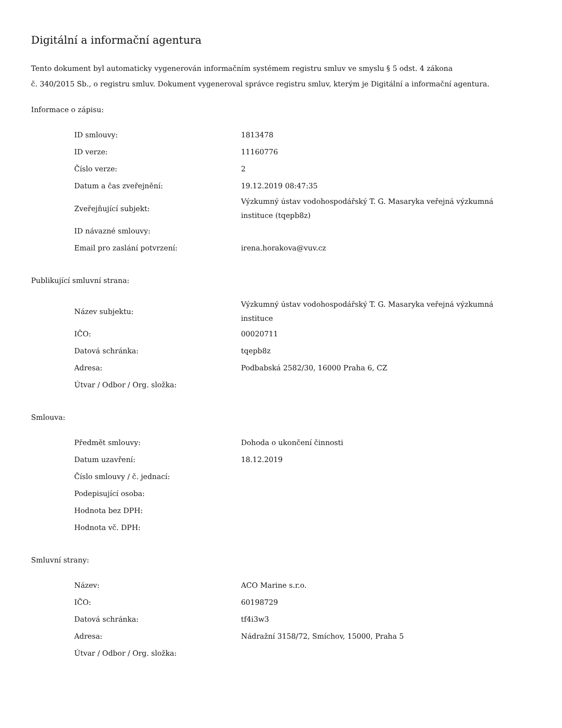Digitální a informační agentura
Tento dokument byl automaticky vygenerován informačním systémem registru smluv ve smyslu § 5 odst. 4 zákona
č. 340/2015 Sb., o registru smluv. Dokument vygeneroval správce registru smluv, kterým je Digitální a informační agentura.
Informace o zápisu:
| ID smlouvy: | 1813478 |
| ID verze: | 11160776 |
| Číslo verze: | 2 |
| Datum a čas zveřejnění: | 19.12.2019 08:47:35 |
| Zveřejňující subjekt: | Výzkumný ústav vodohospodářský T. G. Masaryka veřejná výzkumná instituce (tqepb8z) |
| ID návazné smlouvy: | |
| Email pro zaslání potvrzení: | irena.horakova@vuv.cz |
Publikující smluvní strana:
| Název subjektu: | Výzkumný ústav vodohospodářský T. G. Masaryka veřejná výzkumná instituce |
| IČO: | 00020711 |
| Datová schránka: | tqepb8z |
| Adresa: | Podbabská 2582/30, 16000 Praha 6, CZ |
| Útvar / Odbor / Org. složka: | |
Smlouva:
| Předmět smlouvy: | Dohoda o ukončení činnosti |
| Datum uzavření: | 18.12.2019 |
| Číslo smlouvy / č. jednací: | |
| Podepisující osoba: | |
| Hodnota bez DPH: | |
| Hodnota vč. DPH: | |
Smluvní strany:
| Název: | ACO Marine s.r.o. |
| IČO: | 60198729 |
| Datová schránka: | tf4i3w3 |
| Adresa: | Nádražní 3158/72, Smíchov, 15000, Praha 5 |
| Útvar / Odbor / Org. složka: | |